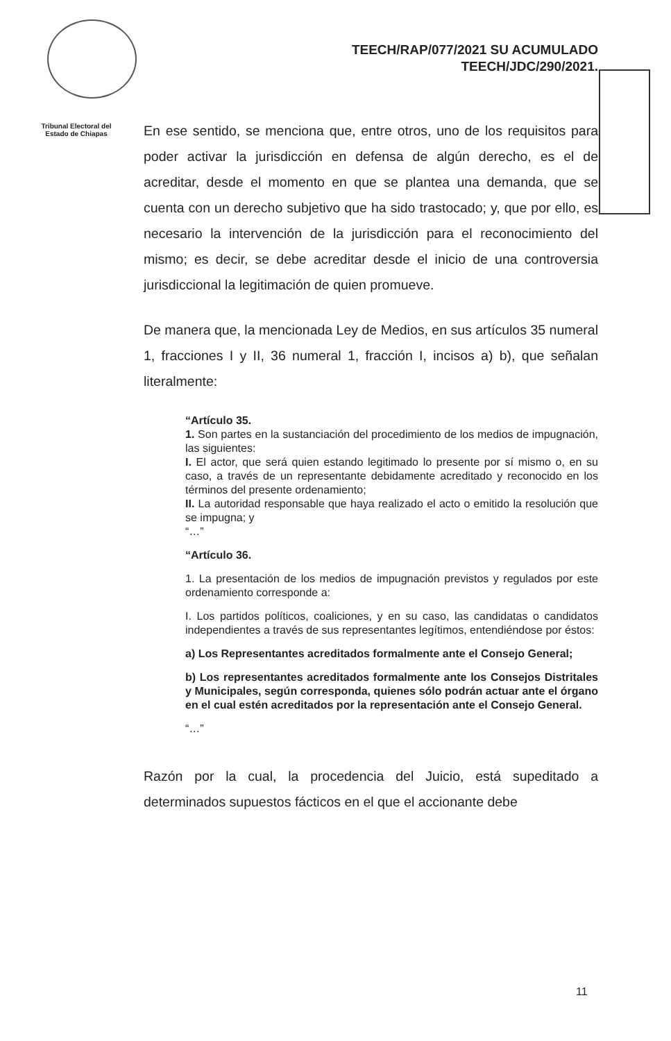Tribunal Electoral del
Estado de Chiapas
TEECH/RAP/077/2021 SU ACUMULADO
TEECH/JDC/290/2021.
En ese sentido, se menciona que, entre otros, uno de los requisitos para poder activar la jurisdicción en defensa de algún derecho, es el de acreditar, desde el momento en que se plantea una demanda, que se cuenta con un derecho subjetivo que ha sido trastocado; y, que por ello, es necesario la intervención de la jurisdicción para el reconocimiento del mismo; es decir, se debe acreditar desde el inicio de una controversia jurisdiccional la legitimación de quien promueve.
De manera que, la mencionada Ley de Medios, en sus artículos 35 numeral 1, fracciones I y II, 36 numeral 1, fracción I, incisos a) b), que señalan literalmente:
“Artículo 35.
1. Son partes en la sustanciación del procedimiento de los medios de impugnación, las siguientes:
I. El actor, que será quien estando legitimado lo presente por sí mismo o, en su caso, a través de un representante debidamente acreditado y reconocido en los términos del presente ordenamiento;
II. La autoridad responsable que haya realizado el acto o emitido la resolución que se impugna; y
“…”
“Artículo 36.
1. La presentación de los medios de impugnación previstos y regulados por este ordenamiento corresponde a:
I. Los partidos políticos, coaliciones, y en su caso, las candidatas o candidatos independientes a través de sus representantes legítimos, entendiéndose por éstos:
a) Los Representantes acreditados formalmente ante el Consejo General;
b) Los representantes acreditados formalmente ante los Consejos Distritales y Municipales, según corresponda, quienes sólo podrán actuar ante el órgano en el cual estén acreditados por la representación ante el Consejo General.
“…”
Razón por la cual, la procedencia del Juicio, está supeditado a determinados supuestos fácticos en el que el accionante debe
11